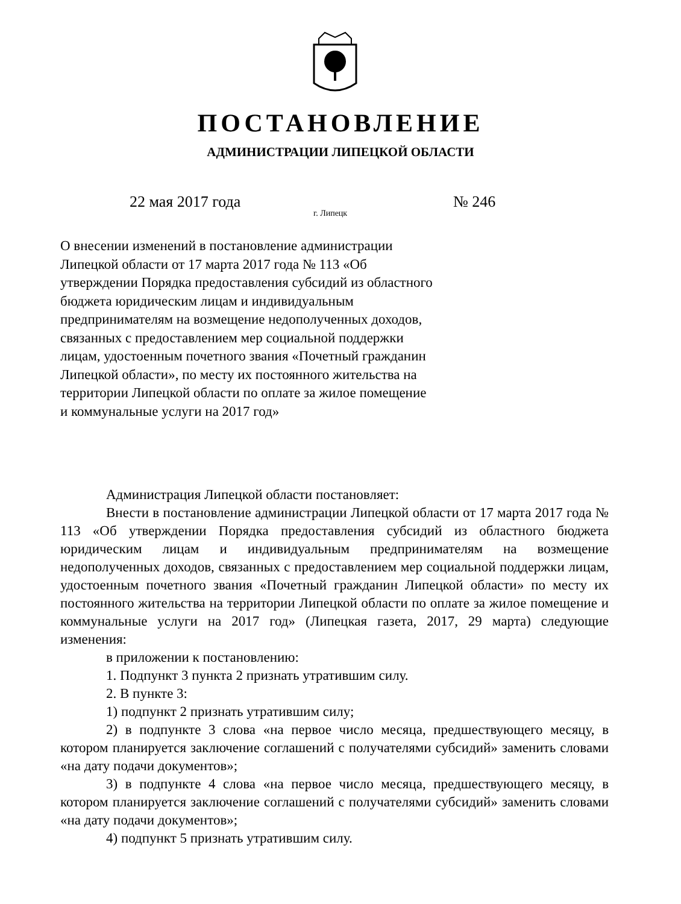ПОСТАНОВЛЕНИЕ
АДМИНИСТРАЦИИ ЛИПЕЦКОЙ ОБЛАСТИ
22 мая 2017 года
г. Липецк
№ 246
О внесении изменений в постановление администрации Липецкой области от 17 марта 2017 года № 113 «Об утверждении Порядка предоставления субсидий из областного бюджета юридическим лицам и индивидуальным предпринимателям на возмещение недополученных доходов, связанных с предоставлением мер социальной поддержки лицам, удостоенным почетного звания «Почетный гражданин Липецкой области», по месту их постоянного жительства на территории Липецкой области по оплате за жилое помещение и коммунальные услуги на 2017 год»
Администрация Липецкой области постановляет:
Внести в постановление администрации Липецкой области от 17 марта 2017 года № 113 «Об утверждении Порядка предоставления субсидий из областного бюджета юридическим лицам и индивидуальным предпринимателям на возмещение недополученных доходов, связанных с предоставлением мер социальной поддержки лицам, удостоенным почетного звания «Почетный гражданин Липецкой области» по месту их постоянного жительства на территории Липецкой области по оплате за жилое помещение и коммунальные услуги на 2017 год» (Липецкая газета, 2017, 29 марта) следующие изменения:
в приложении к постановлению:
1. Подпункт 3 пункта 2 признать утратившим силу.
2. В пункте 3:
1) подпункт 2 признать утратившим силу;
2) в подпункте 3 слова «на первое число месяца, предшествующего месяцу, в котором планируется заключение соглашений с получателями субсидий» заменить словами «на дату подачи документов»;
3) в подпункте 4 слова «на первое число месяца, предшествующего месяцу, в котором планируется заключение соглашений с получателями субсидий» заменить словами «на дату подачи документов»;
4) подпункт 5 признать утратившим силу.